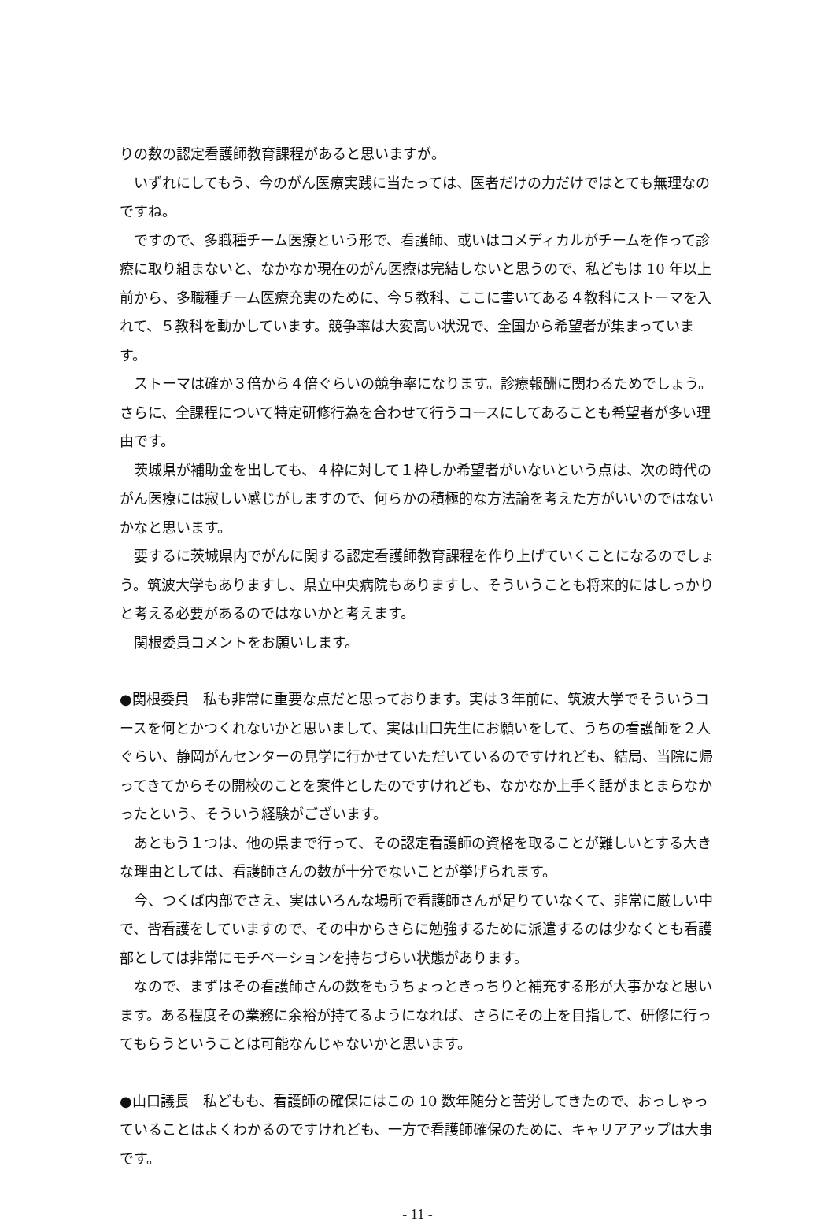りの数の認定看護師教育課程があると思いますが。
いずれにしてもう、今のがん医療実践に当たっては、医者だけの力だけではとても無理なのですね。
ですので、多職種チーム医療という形で、看護師、或いはコメディカルがチームを作って診療に取り組まないと、なかなか現在のがん医療は完結しないと思うので、私どもは 10 年以上前から、多職種チーム医療充実のために、今５教科、ここに書いてある４教科にストーマを入れて、５教科を動かしています。競争率は大変高い状況で、全国から希望者が集まっています。
ストーマは確か３倍から４倍ぐらいの競争率になります。診療報酬に関わるためでしょう。さらに、全課程について特定研修行為を合わせて行うコースにしてあることも希望者が多い理由です。
茨城県が補助金を出しても、４枠に対して１枠しか希望者がいないという点は、次の時代のがん医療には寂しい感じがしますので、何らかの積極的な方法論を考えた方がいいのではないかなと思います。
要するに茨城県内でがんに関する認定看護師教育課程を作り上げていくことになるのでしょう。筑波大学もありますし、県立中央病院もありますし、そういうことも将来的にはしっかりと考える必要があるのではないかと考えます。
関根委員コメントをお願いします。
●関根委員　私も非常に重要な点だと思っております。実は３年前に、筑波大学でそういうコースを何とかつくれないかと思いまして、実は山口先生にお願いをして、うちの看護師を２人ぐらい、静岡がんセンターの見学に行かせていただいているのですけれども、結局、当院に帰ってきてからその開校のことを案件としたのですけれども、なかなか上手く話がまとまらなかったという、そういう経験がございます。
あともう１つは、他の県まで行って、その認定看護師の資格を取ることが難しいとする大きな理由としては、看護師さんの数が十分でないことが挙げられます。
今、つくば内部でさえ、実はいろんな場所で看護師さんが足りていなくて、非常に厳しい中で、皆看護をしていますので、その中からさらに勉強するために派遣するのは少なくとも看護部としては非常にモチベーションを持ちづらい状態があります。
なので、まずはその看護師さんの数をもうちょっときっちりと補充する形が大事かなと思います。ある程度その業務に余裕が持てるようになれば、さらにその上を目指して、研修に行ってもらうということは可能なんじゃないかと思います。
●山口議長　私どもも、看護師の確保にはこの 10 数年随分と苦労してきたので、おっしゃっていることはよくわかるのですけれども、一方で看護師確保のために、キャリアアップは大事です。
- 11 -